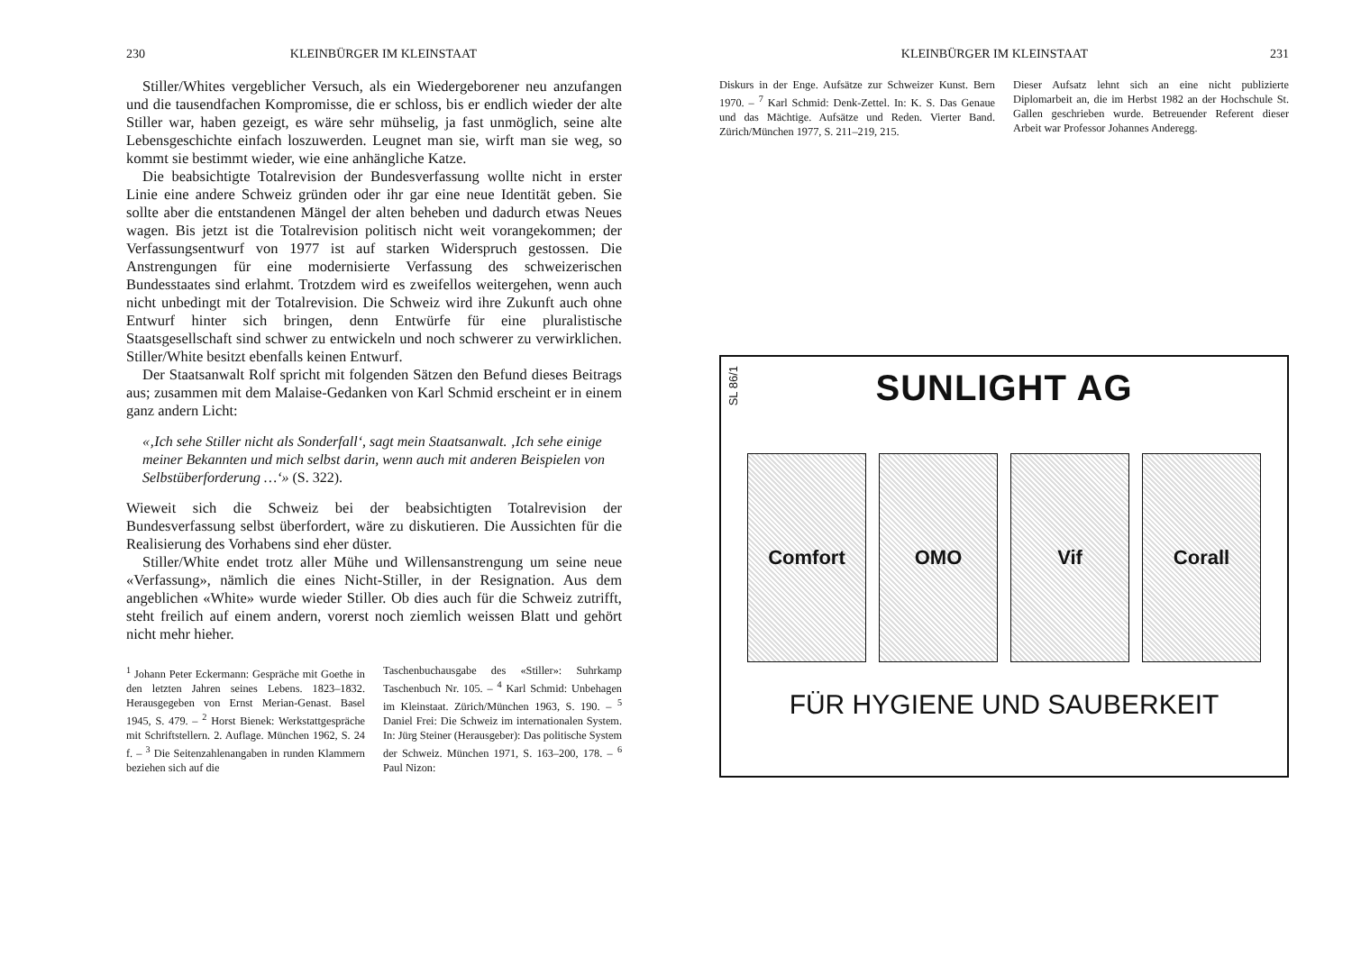230 KLEINBÜRGER IM KLEINSTAAT
Stiller/Whites vergeblicher Versuch, als ein Wiedergeborener neu anzufangen und die tausendfachen Kompromisse, die er schloss, bis er endlich wieder der alte Stiller war, haben gezeigt, es wäre sehr mühselig, ja fast unmöglich, seine alte Lebensgeschichte einfach loszuwerden. Leugnet man sie, wirft man sie weg, so kommt sie bestimmt wieder, wie eine anhängliche Katze.
Die beabsichtigte Totalrevision der Bundesverfassung wollte nicht in erster Linie eine andere Schweiz gründen oder ihr gar eine neue Identität geben. Sie sollte aber die entstandenen Mängel der alten beheben und dadurch etwas Neues wagen. Bis jetzt ist die Totalrevision politisch nicht weit vorangekommen; der Verfassungsentwurf von 1977 ist auf starken Widerspruch gestossen. Die Anstrengungen für eine modernisierte Verfassung des schweizerischen Bundesstaates sind erlahmt. Trotzdem wird es zweifellos weitergehen, wenn auch nicht unbedingt mit der Totalrevision. Die Schweiz wird ihre Zukunft auch ohne Entwurf hinter sich bringen, denn Entwürfe für eine pluralistische Staatsgesellschaft sind schwer zu entwickeln und noch schwerer zu verwirklichen. Stiller/White besitzt ebenfalls keinen Entwurf.
Der Staatsanwalt Rolf spricht mit folgenden Sätzen den Befund dieses Beitrags aus; zusammen mit dem Malaise-Gedanken von Karl Schmid erscheint er in einem ganz andern Licht:
«‚Ich sehe Stiller nicht als Sonderfall‘, sagt mein Staatsanwalt. ‚Ich sehe einige meiner Bekannten und mich selbst darin, wenn auch mit anderen Beispielen von Selbstüberforderung …‘» (S. 322).
Wieweit sich die Schweiz bei der beabsichtigten Totalrevision der Bundesverfassung selbst überfordert, wäre zu diskutieren. Die Aussichten für die Realisierung des Vorhabens sind eher düster.
Stiller/White endet trotz aller Mühe und Willensanstrengung um seine neue «Verfassung», nämlich die eines Nicht-Stiller, in der Resignation. Aus dem angeblichen «White» wurde wieder Stiller. Ob dies auch für die Schweiz zutrifft, steht freilich auf einem andern, vorerst noch ziemlich weissen Blatt und gehört nicht mehr hieher.
<sup>1</sup> Johann Peter Eckermann: Gespräche mit Goethe in den letzten Jahren seines Lebens. 1823–1832. Herausgegeben von Ernst Merian-Genast. Basel 1945, S. 479. – <sup>2</sup> Horst Bienek: Werkstattgespräche mit Schriftstellern. 2. Auflage. München 1962, S. 24 f. – <sup>3</sup> Die Seitenzahlenangaben in runden Klammern beziehen sich auf die
Taschenbuchausgabe des «Stiller»: Suhrkamp Taschenbuch Nr. 105. – <sup>4</sup> Karl Schmid: Unbehagen im Kleinstaat. Zürich/München 1963, S. 190. – <sup>5</sup> Daniel Frei: Die Schweiz im internationalen System. In: Jürg Steiner (Herausgeber): Das politische System der Schweiz. München 1971, S. 163–200, 178. – <sup>6</sup> Paul Nizon:
KLEINBÜRGER IM KLEINSTAAT 231
Diskurs in der Enge. Aufsätze zur Schweizer Kunst. Bern 1970. – <sup>7</sup> Karl Schmid: Denk-Zettel. In: K. S. Das Genaue und das Mächtige. Aufsätze und Reden. Vierter Band. Zürich/München 1977, S. 211–219, 215.
Dieser Aufsatz lehnt sich an eine nicht publizierte Diplomarbeit an, die im Herbst 1982 an der Hochschule St. Gallen geschrieben wurde. Betreuender Referent dieser Arbeit war Professor Johannes Anderegg.
SL 86/1
SUNLIGHT AG
Comfort OMO Vif Corall
FÜR HYGIENE UND SAUBERKEIT